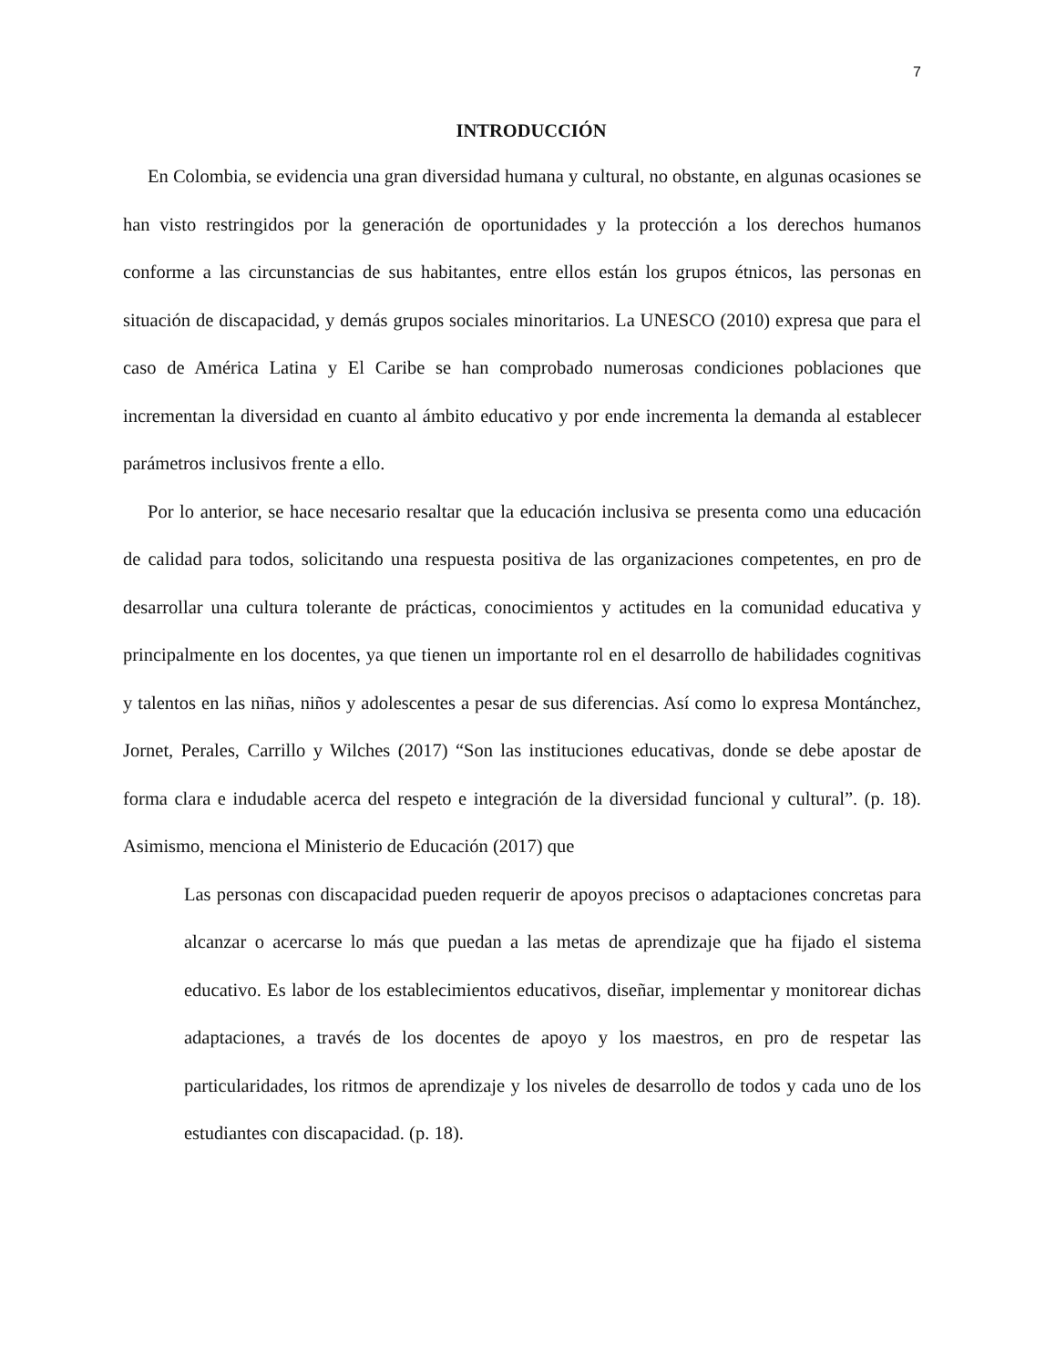7
INTRODUCCIÓN
En Colombia, se evidencia una gran diversidad humana y cultural, no obstante, en algunas ocasiones se han visto restringidos por la generación de oportunidades y la protección a los derechos humanos conforme a las circunstancias de sus habitantes, entre ellos están los grupos étnicos, las personas en situación de discapacidad, y demás grupos sociales minoritarios. La UNESCO (2010) expresa que para el caso de América Latina y El Caribe se han comprobado numerosas condiciones poblaciones que incrementan la diversidad en cuanto al ámbito educativo y por ende incrementa la demanda al establecer parámetros inclusivos frente a ello.
Por lo anterior, se hace necesario resaltar que la educación inclusiva se presenta como una educación de calidad para todos, solicitando una respuesta positiva de las organizaciones competentes, en pro de desarrollar una cultura tolerante de prácticas, conocimientos y actitudes en la comunidad educativa y principalmente en los docentes, ya que tienen un importante rol en el desarrollo de habilidades cognitivas y talentos en las niñas, niños y adolescentes a pesar de sus diferencias. Así como lo expresa Montánchez, Jornet, Perales, Carrillo y Wilches (2017) “Son las instituciones educativas, donde se debe apostar de forma clara e indudable acerca del respeto e integración de la diversidad funcional y cultural”. (p. 18). Asimismo, menciona el Ministerio de Educación (2017) que
Las personas con discapacidad pueden requerir de apoyos precisos o adaptaciones concretas para alcanzar o acercarse lo más que puedan a las metas de aprendizaje que ha fijado el sistema educativo. Es labor de los establecimientos educativos, diseñar, implementar y monitorear dichas adaptaciones, a través de los docentes de apoyo y los maestros, en pro de respetar las particularidades, los ritmos de aprendizaje y los niveles de desarrollo de todos y cada uno de los estudiantes con discapacidad. (p. 18).